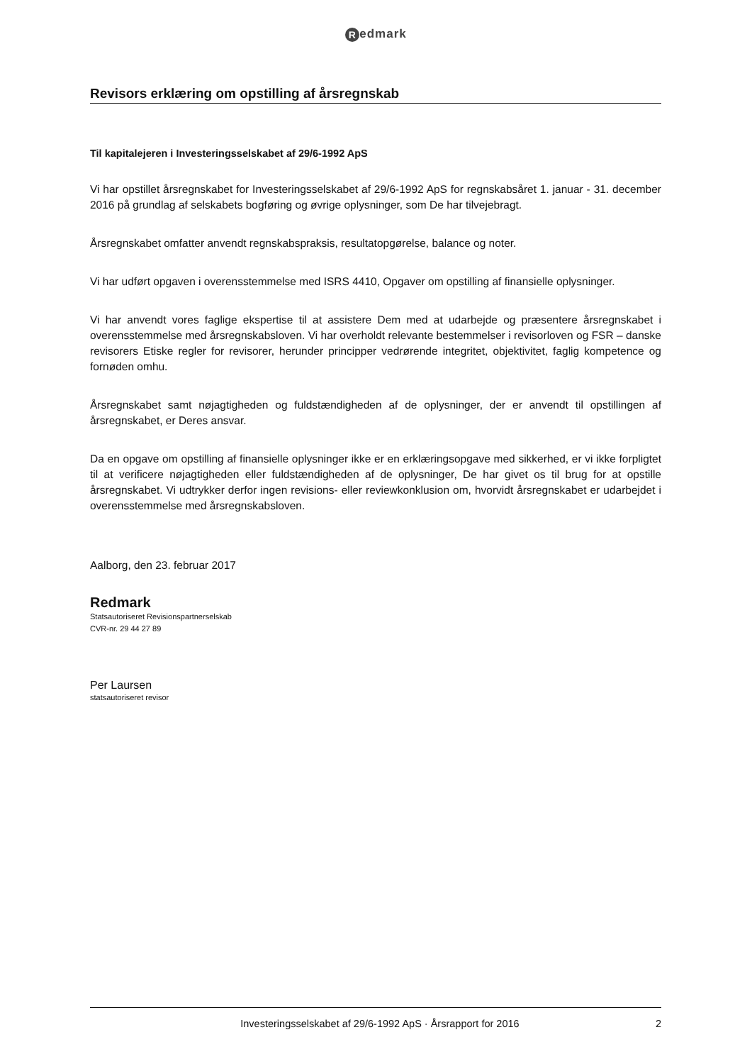Redmark
Revisors erklæring om opstilling af årsregnskab
Til kapitalejeren i Investeringsselskabet af 29/6-1992 ApS
Vi har opstillet årsregnskabet for Investeringsselskabet af 29/6-1992 ApS for regnskabsåret 1. januar - 31. december 2016 på grundlag af selskabets bogføring og øvrige oplysninger, som De har tilvejebragt.
Årsregnskabet omfatter anvendt regnskabspraksis, resultatopgørelse, balance og noter.
Vi har udført opgaven i overensstemmelse med ISRS 4410, Opgaver om opstilling af finansielle oplysninger.
Vi har anvendt vores faglige ekspertise til at assistere Dem med at udarbejde og præsentere årsregnskabet i overensstemmelse med årsregnskabsloven. Vi har overholdt relevante bestemmelser i revisorloven og FSR – danske revisorers Etiske regler for revisorer, herunder principper vedrørende integritet, objektivitet, faglig kompetence og fornøden omhu.
Årsregnskabet samt nøjagtigheden og fuldstændigheden af de oplysninger, der er anvendt til opstillingen af årsregnskabet, er Deres ansvar.
Da en opgave om opstilling af finansielle oplysninger ikke er en erklæringsopgave med sikkerhed, er vi ikke forpligtet til at verificere nøjagtigheden eller fuldstændigheden af de oplysninger, De har givet os til brug for at opstille årsregnskabet. Vi udtrykker derfor ingen revisions- eller reviewkonklusion om, hvorvidt årsregnskabet er udarbejdet i overensstemmelse med årsregnskabsloven.
Aalborg, den 23. februar 2017
Redmark
Statsautoriseret Revisionspartnerselskab
CVR-nr. 29 44 27 89
Per Laursen
statsautoriseret revisor
Investeringsselskabet af 29/6-1992 ApS · Årsrapport for 2016 2